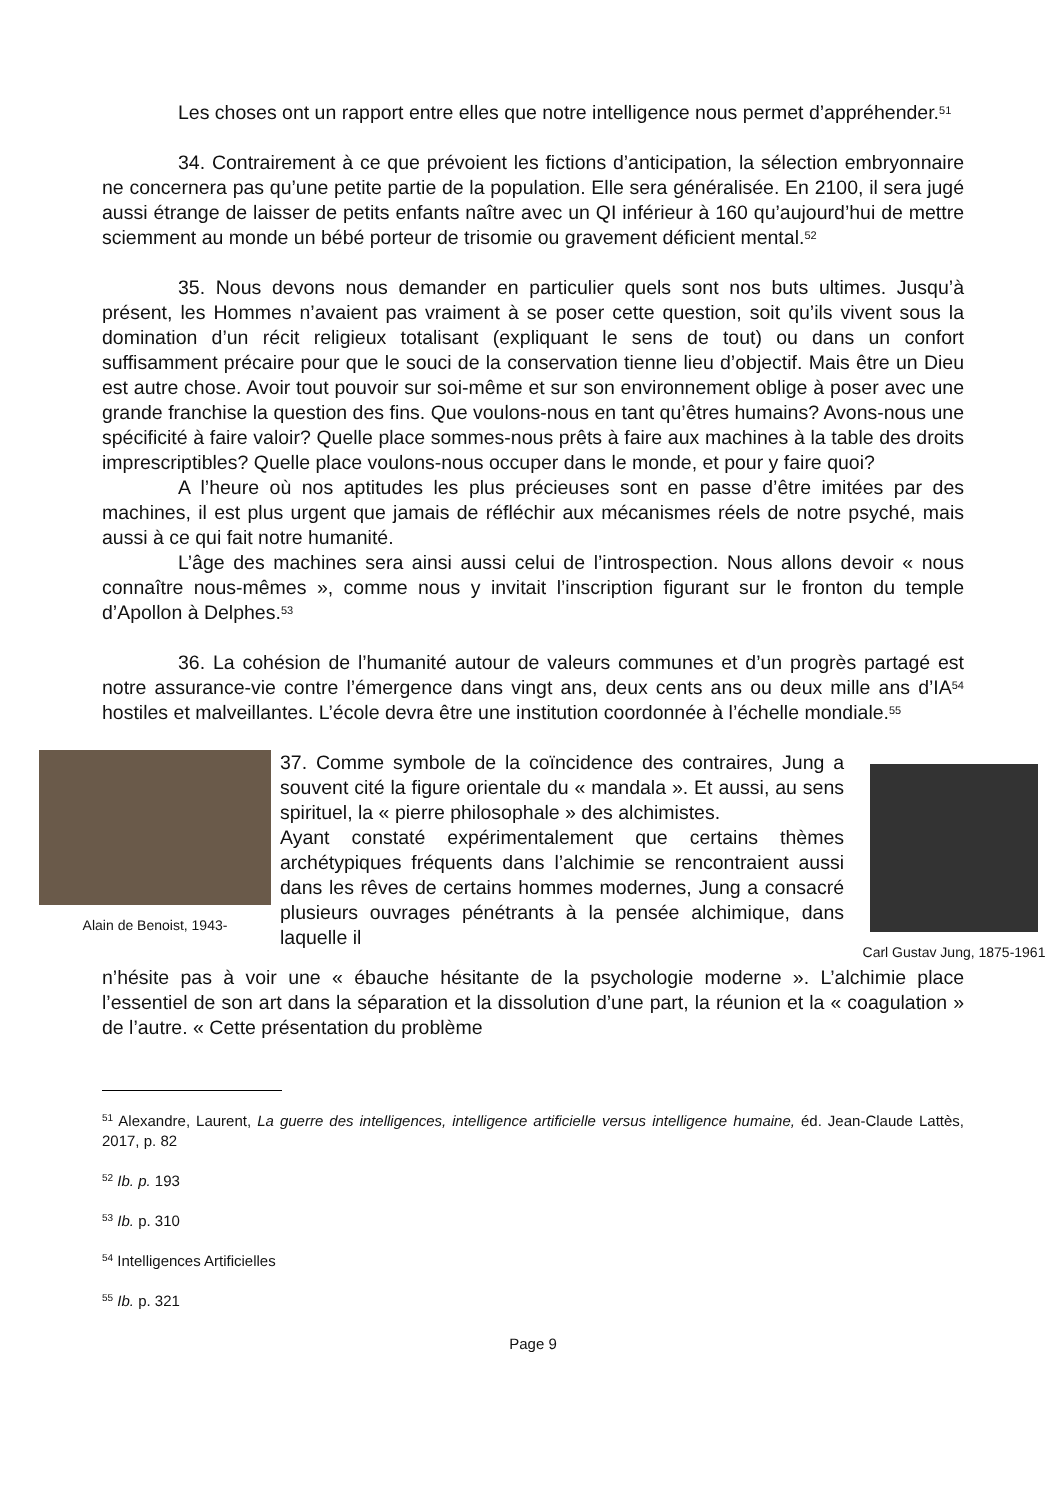Les choses ont un rapport entre elles que notre intelligence nous permet d’appréhender.<sup>51</sup>
34. Contrairement à ce que prévoient les fictions d’anticipation, la sélection embryonnaire ne concernera pas qu’une petite partie de la population. Elle sera généralisée. En 2100, il sera jugé aussi étrange de laisser de petits enfants naître avec un QI inférieur à 160 qu’aujourd’hui de mettre sciemment au monde un bébé porteur de trisomie ou gravement déficient mental.<sup>52</sup>
35. Nous devons nous demander en particulier quels sont nos buts ultimes. Jusqu’à présent, les Hommes n’avaient pas vraiment à se poser cette question, soit qu’ils vivent sous la domination d’un récit religieux totalisant (expliquant le sens de tout) ou dans un confort suffisamment précaire pour que le souci de la conservation tienne lieu d’objectif. Mais être un Dieu est autre chose. Avoir tout pouvoir sur soi-même et sur son environnement oblige à poser avec une grande franchise la question des fins. Que voulons-nous en tant qu’êtres humains? Avons-nous une spécificité à faire valoir? Quelle place sommes-nous prêts à faire aux machines à la table des droits imprescriptibles? Quelle place voulons-nous occuper dans le monde, et pour y faire quoi?
A l’heure où nos aptitudes les plus précieuses sont en passe d’être imitées par des machines, il est plus urgent que jamais de réfléchir aux mécanismes réels de notre psyché, mais aussi à ce qui fait notre humanité.
L’âge des machines sera ainsi aussi celui de l’introspection. Nous allons devoir « nous connaître nous-mêmes », comme nous y invitait l’inscription figurant sur le fronton du temple d’Apollon à Delphes.<sup>53</sup>
36. La cohésion de l’humanité autour de valeurs communes et d’un progrès partagé est notre assurance-vie contre l’émergence dans vingt ans, deux cents ans ou deux mille ans d’IA<sup>54</sup> hostiles et malveillantes. L’école devra être une institution coordonnée à l’échelle mondiale.<sup>55</sup>
Alain de Benoist, 1943-
37. Comme symbole de la coïncidence des contraires, Jung a souvent cité la figure orientale du « mandala ». Et aussi, au sens spirituel, la « pierre philosophale » des alchimistes.
Ayant constaté expérimentalement que certains thèmes archétypiques fréquents dans l’alchimie se rencontraient aussi dans les rêves de certains hommes modernes, Jung a consacré plusieurs ouvrages pénétrants à la pensée alchimique, dans laquelle il
Carl Gustav Jung, 1875-1961
n’hésite pas à voir une « ébauche hésitante de la psychologie moderne ». L’alchimie place l’essentiel de son art dans la séparation et la dissolution d’une part, la réunion et la « coagulation » de l’autre. « Cette présentation du problème
<sup>51</sup> Alexandre, Laurent, La guerre des intelligences, intelligence artificielle versus intelligence humaine, éd. Jean-Claude Lattès, 2017, p. 82
<sup>52</sup> Ib. p. 193
<sup>53</sup> Ib. p. 310
<sup>54</sup> Intelligences Artificielles
<sup>55</sup> Ib. p. 321
Page 9